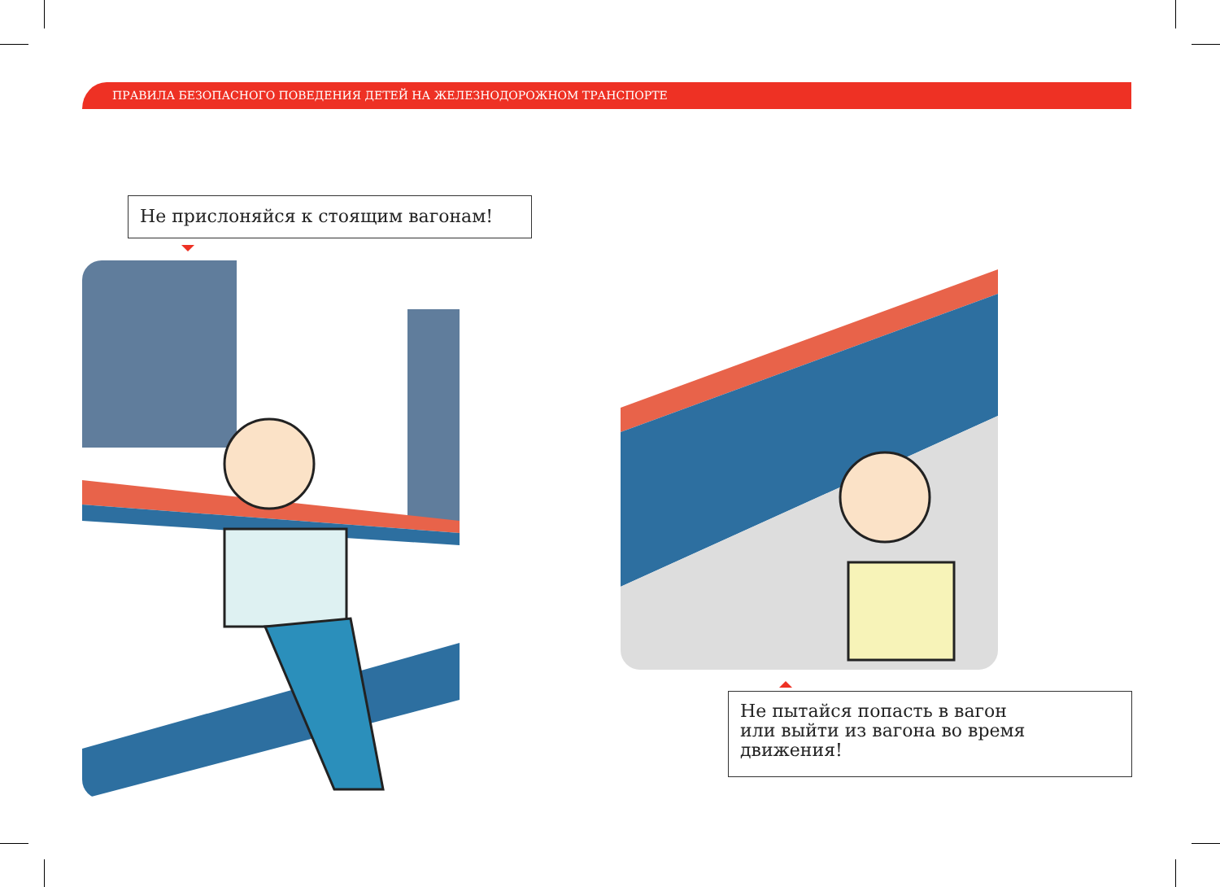ПРАВИЛА БЕЗОПАСНОГО ПОВЕДЕНИЯ ДЕТЕЙ НА ЖЕЛЕЗНОДОРОЖНОМ ТРАНСПОРТЕ
Не прислоняйся к стоящим вагонам!
Не пытайся попасть в вагон
или выйти из вагона во время
движения!